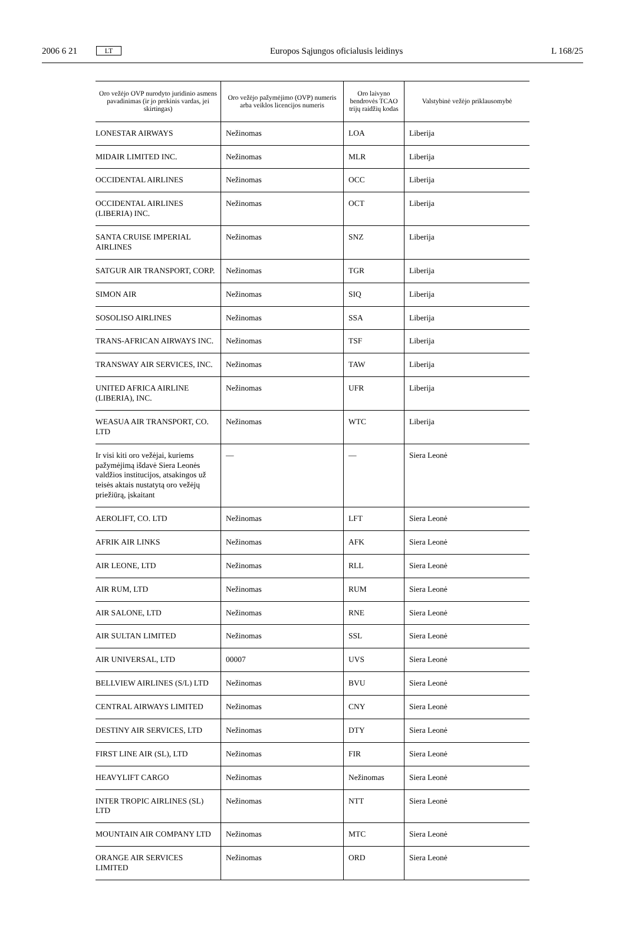2006 6 21 LT Europos Sąjungos oficialusis leidinys L 168/25
| Oro vežėjo OVP nurodyto juridinio asmens pavadinimas (ir jo prekinis vardas, jei skirtingas) | Oro vežėjo pažymėjimo (OVP) numeris arba veiklos licencijos numeris | Oro laivyno bendrovės TCAO trijų raidžių kodas | Valstybinė vežėjo priklausomybė |
| --- | --- | --- | --- |
| LONESTAR AIRWAYS | Nežinomas | LOA | Liberija |
| MIDAIR LIMITED INC. | Nežinomas | MLR | Liberija |
| OCCIDENTAL AIRLINES | Nežinomas | OCC | Liberija |
| OCCIDENTAL AIRLINES (LIBERIA) INC. | Nežinomas | OCT | Liberija |
| SANTA CRUISE IMPERIAL AIRLINES | Nežinomas | SNZ | Liberija |
| SATGUR AIR TRANSPORT, CORP. | Nežinomas | TGR | Liberija |
| SIMON AIR | Nežinomas | SIQ | Liberija |
| SOSOLISO AIRLINES | Nežinomas | SSA | Liberija |
| TRANS-AFRICAN AIRWAYS INC. | Nežinomas | TSF | Liberija |
| TRANSWAY AIR SERVICES, INC. | Nežinomas | TAW | Liberija |
| UNITED AFRICA AIRLINE (LIBERIA), INC. | Nežinomas | UFR | Liberija |
| WEASUA AIR TRANSPORT, CO. LTD | Nežinomas | WTC | Liberija |
| Ir visi kiti oro vežėjai, kuriems pažymėjimą išdavė Siera Leonės valdžios institucijos, atsakingos už teisės aktais nustatytą oro vežėjų priežiūrą, įskaitant | — | — | Siera Leonė |
| AEROLIFT, CO. LTD | Nežinomas | LFT | Siera Leonė |
| AFRIK AIR LINKS | Nežinomas | AFK | Siera Leonė |
| AIR LEONE, LTD | Nežinomas | RLL | Siera Leonė |
| AIR RUM, LTD | Nežinomas | RUM | Siera Leonė |
| AIR SALONE, LTD | Nežinomas | RNE | Siera Leonė |
| AIR SULTAN LIMITED | Nežinomas | SSL | Siera Leonė |
| AIR UNIVERSAL, LTD | 00007 | UVS | Siera Leonė |
| BELLVIEW AIRLINES (S/L) LTD | Nežinomas | BVU | Siera Leonė |
| CENTRAL AIRWAYS LIMITED | Nežinomas | CNY | Siera Leonė |
| DESTINY AIR SERVICES, LTD | Nežinomas | DTY | Siera Leonė |
| FIRST LINE AIR (SL), LTD | Nežinomas | FIR | Siera Leonė |
| HEAVYLIFT CARGO | Nežinomas | Nežinomas | Siera Leonė |
| INTER TROPIC AIRLINES (SL) LTD | Nežinomas | NTT | Siera Leonė |
| MOUNTAIN AIR COMPANY LTD | Nežinomas | MTC | Siera Leonė |
| ORANGE AIR SERVICES LIMITED | Nežinomas | ORD | Siera Leonė |